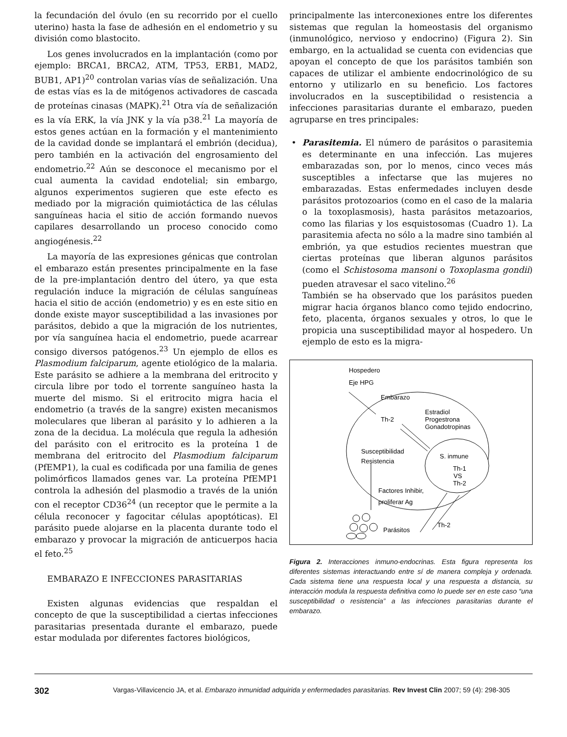la fecundación del óvulo (en su recorrido por el cuello uterino) hasta la fase de adhesión en el endometrio y su división como blastocito.
Los genes involucrados en la implantación (como por ejemplo: BRCA1, BRCA2, ATM, TP53, ERB1, MAD2, BUB1, AP1)<sup>20</sup> controlan varias vías de señalización. Una de estas vías es la de mitógenos activadores de cascada de proteínas cinasas (MAPK).<sup>21</sup> Otra vía de señalización es la vía ERK, la vía JNK y la vía p38.<sup>21</sup> La mayoría de estos genes actúan en la formación y el mantenimiento de la cavidad donde se implantará el embrión (decidua), pero también en la activación del engrosamiento del endometrio.<sup>22</sup> Aún se desconoce el mecanismo por el cual aumenta la cavidad endotelial; sin embargo, algunos experimentos sugieren que este efecto es mediado por la migración quimiotáctica de las células sanguíneas hacia el sitio de acción formando nuevos capilares desarrollando un proceso conocido como angiogénesis.<sup>22</sup>
La mayoría de las expresiones génicas que controlan el embarazo están presentes principalmente en la fase de la pre-implantación dentro del útero, ya que esta regulación induce la migración de células sanguíneas hacia el sitio de acción (endometrio) y es en este sitio en donde existe mayor susceptibilidad a las invasiones por parásitos, debido a que la migración de los nutrientes, por vía sanguínea hacia el endometrio, puede acarrear consigo diversos patógenos.<sup>23</sup> Un ejemplo de ellos es Plasmodium falciparum, agente etiológico de la malaria. Este parásito se adhiere a la membrana del eritrocito y circula libre por todo el torrente sanguíneo hasta la muerte del mismo. Si el eritrocito migra hacia el endometrio (a través de la sangre) existen mecanismos moleculares que liberan al parásito y lo adhieren a la zona de la decidua. La molécula que regula la adhesión del parásito con el eritrocito es la proteína 1 de membrana del eritrocito del Plasmodium falciparum (PfEMP1), la cual es codificada por una familia de genes polimórficos llamados genes var. La proteína PfEMP1 controla la adhesión del plasmodio a través de la unión con el receptor CD36<sup>24</sup> (un receptor que le permite a la célula reconocer y fagocitar células apoptóticas). El parásito puede alojarse en la placenta durante todo el embarazo y provocar la migración de anticuerpos hacia el feto.<sup>25</sup>
EMBARAZO E INFECCIONES PARASITARIAS
Existen algunas evidencias que respaldan el concepto de que la susceptibilidad a ciertas infecciones parasitarias presentada durante el embarazo, puede estar modulada por diferentes factores biológicos,
principalmente las interconexiones entre los diferentes sistemas que regulan la homeostasis del organismo (inmunológico, nervioso y endocrino) (Figura 2). Sin embargo, en la actualidad se cuenta con evidencias que apoyan el concepto de que los parásitos también son capaces de utilizar el ambiente endocrinológico de su entorno y utilizarlo en su beneficio. Los factores involucrados en la susceptibilidad o resistencia a infecciones parasitarias durante el embarazo, pueden agruparse en tres principales:
•
Parasitemia. El número de parásitos o parasitemia es determinante en una infección. Las mujeres embarazadas son, por lo menos, cinco veces más susceptibles a infectarse que las mujeres no embarazadas. Estas enfermedades incluyen desde parásitos protozoarios (como en el caso de la malaria o la toxoplasmosis), hasta parásitos metazoarios, como las filarias y los esquistosomas (Cuadro 1). La parasitemia afecta no sólo a la madre sino también al embrión, ya que estudios recientes muestran que ciertas proteínas que liberan algunos parásitos (como el Schistosoma mansoni o Toxoplasma gondii) pueden atravesar el saco vitelino.<sup>26</sup>
También se ha observado que los parásitos pueden migrar hacia órganos blanco como tejido endocrino, feto, placenta, órganos sexuales y otros, lo que le propicia una susceptibilidad mayor al hospedero. Un ejemplo de esto es la migra-
Hospedero
Eje HPG
Embarazo
Th-2
Estradiol
Progestrona
Gonadotropinas
Susceptibilidad
Resistencia
S. inmune
Th-1
VS
Th-2
Factores Inhibir,
proliferar Ag
Parásitos
Th-2
Figura 2. Interacciones inmuno-endocrinas. Esta figura representa los diferentes sistemas interactuando entre sí de manera compleja y ordenada. Cada sistema tiene una respuesta local y una respuesta a distancia, su interacción modula la respuesta definitiva como lo puede ser en este caso “una susceptibilidad o resistencia” a las infecciones parasitarias durante el embarazo.
302 Vargas-Villavicencio JA, et al. Embarazo inmunidad adquirida y enfermedades parasitarias. Rev Invest Clin 2007; 59 (4): 298-305